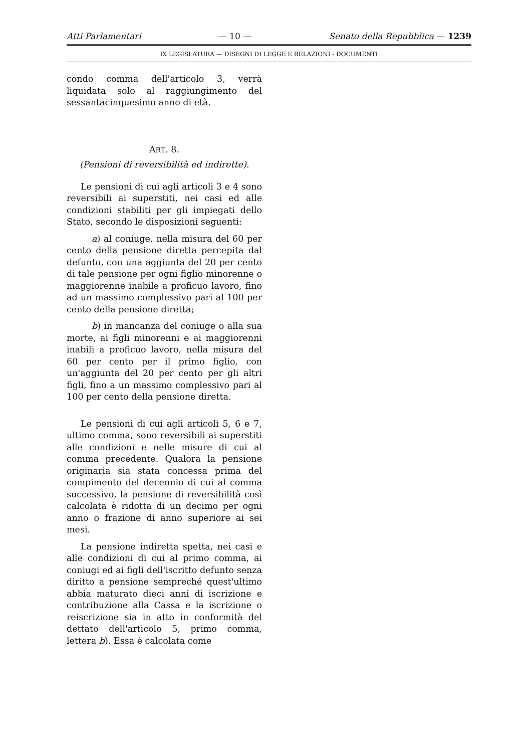Atti Parlamentari — 10 — Senato della Repubblica — 1239
IX LEGISLATURA — DISEGNI DI LEGGE E RELAZIONI - DOCUMENTI
condo comma dell'articolo 3, verrà liquidata solo al raggiungimento del sessantacinquesimo anno di età.
ART. 8.
(Pensioni di reversibilità ed indirette).
Le pensioni di cui agli articoli 3 e 4 sono reversibili ai superstiti, nei casi ed alle condizioni stabiliti per gli impiegati dello Stato, secondo le disposizioni seguenti:
a) al coniuge, nella misura del 60 per cento della pensione diretta percepita dal defunto, con una aggiunta del 20 per cento di tale pensione per ogni figlio minorenne o maggiorenne inabile a proficuo lavoro, fino ad un massimo complessivo pari al 100 per cento della pensione diretta;
b) in mancanza del coniuge o alla sua morte, ai figli minorenni e ai maggiorenni inabili a proficuo lavoro, nella misura del 60 per cento per il primo figlio, con un'aggiunta del 20 per cento per gli altri figli, fino a un massimo complessivo pari al 100 per cento della pensione diretta.
Le pensioni di cui agli articoli 5, 6 e 7, ultimo comma, sono reversibili ai superstiti alle condizioni e nelle misure di cui al comma precedente. Qualora la pensione originaria sia stata concessa prima del compimento del decennio di cui al comma successivo, la pensione di reversibilità così calcolata è ridotta di un decimo per ogni anno o frazione di anno superiore ai sei mesi.
La pensione indiretta spetta, nei casi e alle condizioni di cui al primo comma, ai coniugi ed ai figli dell'iscritto defunto senza diritto a pensione sempreché quest'ultimo abbia maturato dieci anni di iscrizione e contribuzione alla Cassa e la iscrizione o reiscrizione sia in atto in conformità del dettato dell'articolo 5, primo comma, lettera b). Essa è calcolata come